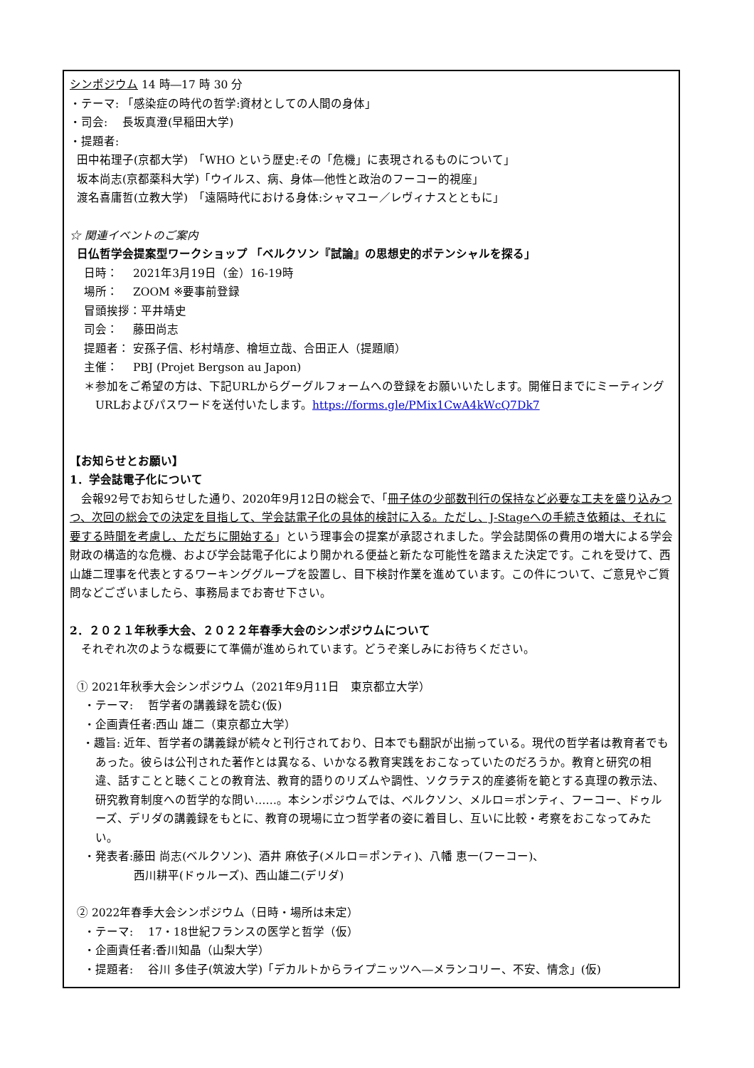シンポジウム 14 時―17 時 30 分
・テーマ: 「感染症の時代の哲学:資材としての人間の身体」
・司会:　 長坂真澄(早稲田大学)
・提題者:
田中祐理子(京都大学)　「WHO という歴史:その「危機」に表現されるものについて」
坂本尚志(京都薬科大学)「ウイルス、病、身体―他性と政治のフーコー的視座」
渡名喜庸哲(立教大学)　「遠隔時代における身体:シャマユー／レヴィナスとともに」
☆ 関連イベントのご案内
日仏哲学会提案型ワークショップ 「ベルクソン『試論』の思想史的ポテンシャルを探る」
日時：　 2021年3月19日（金）16-19時
場所：　 ZOOM ※要事前登録
冒頭挨拶：平井靖史
司会：　 藤田尚志
提題者： 安孫子信、杉村靖彦、檜垣立哉、合田正人（提題順）
主催：　 PBJ (Projet Bergson au Japon)
＊参加をご希望の方は、下記URLからグーグルフォームへの登録をお願いいたします。開催日までにミーティングURLおよびパスワードを送付いたします。https://forms.gle/PMix1CwA4kWcQ7Dk7
【お知らせとお願い】
1．学会誌電子化について
　会報92号でお知らせした通り、2020年9月12日の総会で、「冊子体の少部数刊行の保持など必要な工夫を盛り込みつつ、次回の総会での決定を目指して、学会誌電子化の具体的検討に入る。ただし、J-Stageへの手続き依頼は、それに要する時間を考慮し、ただちに開始する」という理事会の提案が承認されました。学会誌関係の費用の増大による学会財政の構造的な危機、および学会誌電子化により開かれる便益と新たな可能性を踏まえた決定です。これを受けて、西山雄二理事を代表とするワーキンググループを設置し、目下検討作業を進めています。この件について、ご意見やご質問などございましたら、事務局までお寄せ下さい。
2．２０２１年秋季大会、２０２２年春季大会のシンポジウムについて
　それぞれ次のような概要にて準備が進められています。どうぞ楽しみにお待ちください。
① 2021年秋季大会シンポジウム（2021年9月11日　東京都立大学）
・テーマ:　 哲学者の講義録を読む(仮)
・企画責任者:西山 雄二（東京都立大学）
・趣旨: 近年、哲学者の講義録が続々と刊行されており、日本でも翻訳が出揃っている。現代の哲学者は教育者でもあった。彼らは公刊された著作とは異なる、いかなる教育実践をおこなっていたのだろうか。教育と研究の相違、話すことと聴くことの教育法、教育的語りのリズムや調性、ソクラテス的産婆術を範とする真理の教示法、研究教育制度への哲学的な問い……。本シンポジウムでは、ベルクソン、メルロ＝ポンティ、フーコー、ドゥルーズ、デリダの講義録をもとに、教育の現場に立つ哲学者の姿に着目し、互いに比較・考察をおこなってみたい。
・発表者:藤田 尚志(ベルクソン)、酒井 麻依子(メルロ＝ポンティ)、八幡 恵一(フーコー)、
西川耕平(ドゥルーズ)、西山雄二(デリダ)
② 2022年春季大会シンポジウム（日時・場所は未定）
・テーマ:　 17・18世紀フランスの医学と哲学（仮）
・企画責任者:香川知晶（山梨大学）
・提題者:　 谷川 多佳子(筑波大学)「デカルトからライプニッツへ―メランコリー、不安、情念」(仮)